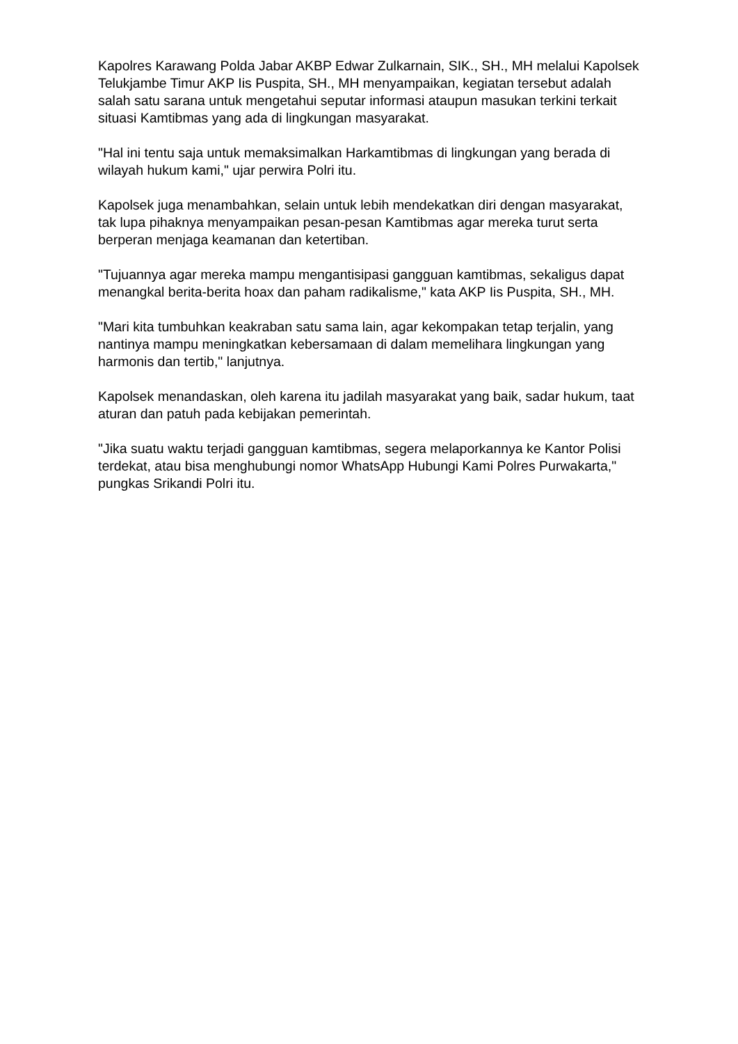Kapolres Karawang Polda Jabar AKBP Edwar Zulkarnain, SIK., SH., MH melalui Kapolsek Telukjambe Timur AKP Iis Puspita, SH., MH menyampaikan, kegiatan tersebut adalah salah satu sarana untuk mengetahui seputar informasi ataupun masukan terkini terkait situasi Kamtibmas yang ada di lingkungan masyarakat.
"Hal ini tentu saja untuk memaksimalkan Harkamtibmas di lingkungan yang berada di wilayah hukum kami," ujar perwira Polri itu.
Kapolsek juga menambahkan, selain untuk lebih mendekatkan diri dengan masyarakat, tak lupa pihaknya menyampaikan pesan-pesan Kamtibmas agar mereka turut serta berperan menjaga keamanan dan ketertiban.
"Tujuannya agar mereka mampu mengantisipasi gangguan kamtibmas, sekaligus dapat menangkal berita-berita hoax dan paham radikalisme," kata AKP Iis Puspita, SH., MH.
"Mari kita tumbuhkan keakraban satu sama lain, agar kekompakan tetap terjalin, yang nantinya mampu meningkatkan kebersamaan di dalam memelihara lingkungan yang harmonis dan tertib," lanjutnya.
Kapolsek menandaskan, oleh karena itu jadilah masyarakat yang baik, sadar hukum, taat aturan dan patuh pada kebijakan pemerintah.
"Jika suatu waktu terjadi gangguan kamtibmas, segera melaporkannya ke Kantor Polisi terdekat, atau bisa menghubungi nomor WhatsApp Hubungi Kami Polres Purwakarta," pungkas Srikandi Polri itu.